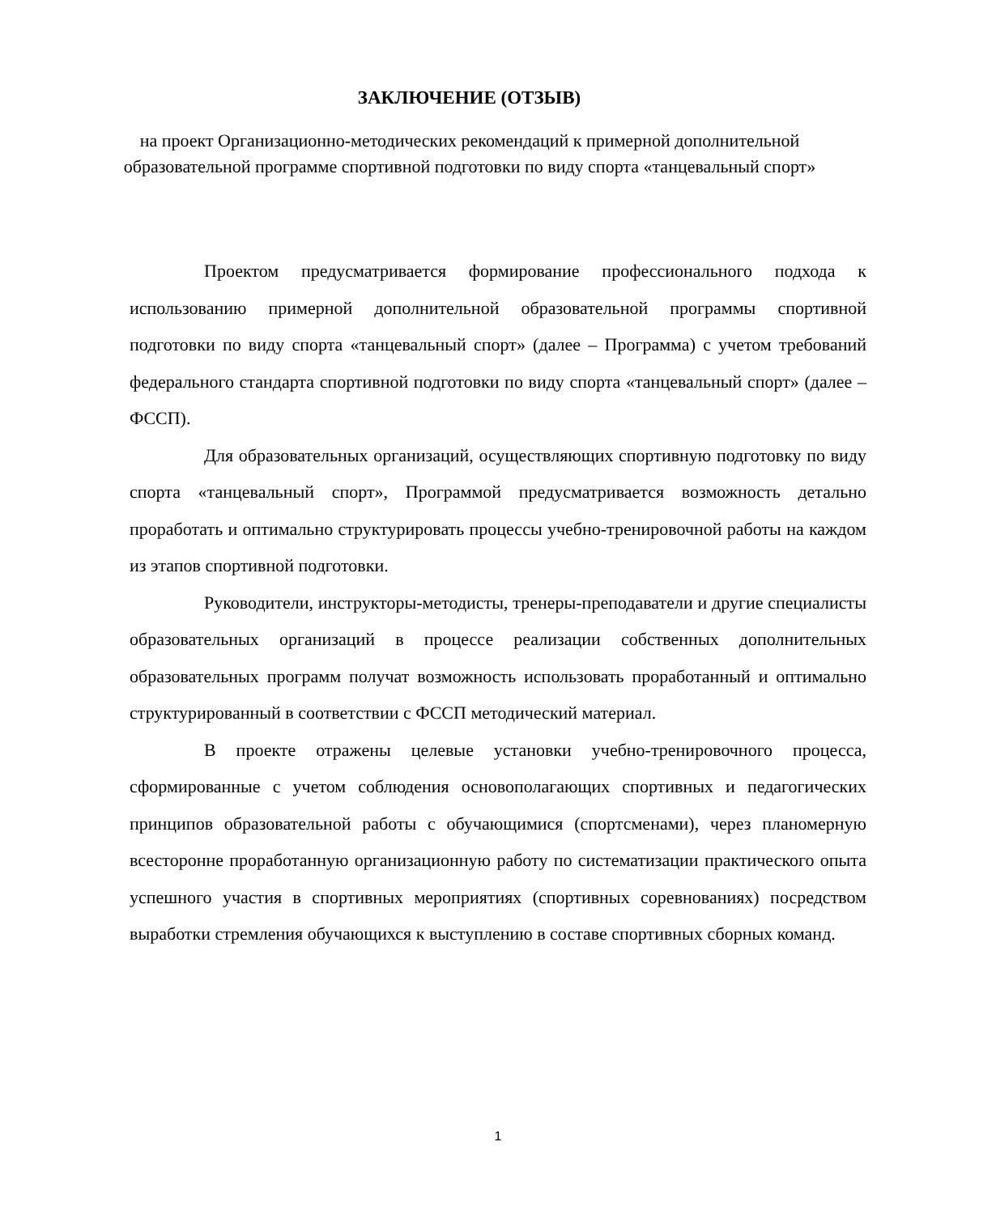ЗАКЛЮЧЕНИЕ (ОТЗЫВ)
на проект Организационно-методических рекомендаций к примерной дополнительной образовательной программе спортивной подготовки по виду спорта «танцевальный спорт»
Проектом предусматривается формирование профессионального подхода к использованию примерной дополнительной образовательной программы спортивной подготовки по виду спорта «танцевальный спорт» (далее – Программа) с учетом требований федерального стандарта спортивной подготовки по виду спорта «танцевальный спорт» (далее – ФССП).
Для образовательных организаций, осуществляющих спортивную подготовку по виду спорта «танцевальный спорт», Программой предусматривается возможность детально проработать и оптимально структурировать процессы учебно-тренировочной работы на каждом из этапов спортивной подготовки.
Руководители, инструкторы-методисты, тренеры-преподаватели и другие специалисты образовательных организаций в процессе реализации собственных дополнительных образовательных программ получат возможность использовать проработанный и оптимально структурированный в соответствии с ФССП методический материал.
В проекте отражены целевые установки учебно-тренировочного процесса, сформированные с учетом соблюдения основополагающих спортивных и педагогических принципов образовательной работы с обучающимися (спортсменами), через планомерную всесторонне проработанную организационную работу по систематизации практического опыта успешного участия в спортивных мероприятиях (спортивных соревнованиях) посредством выработки стремления обучающихся к выступлению в составе спортивных сборных команд.
1